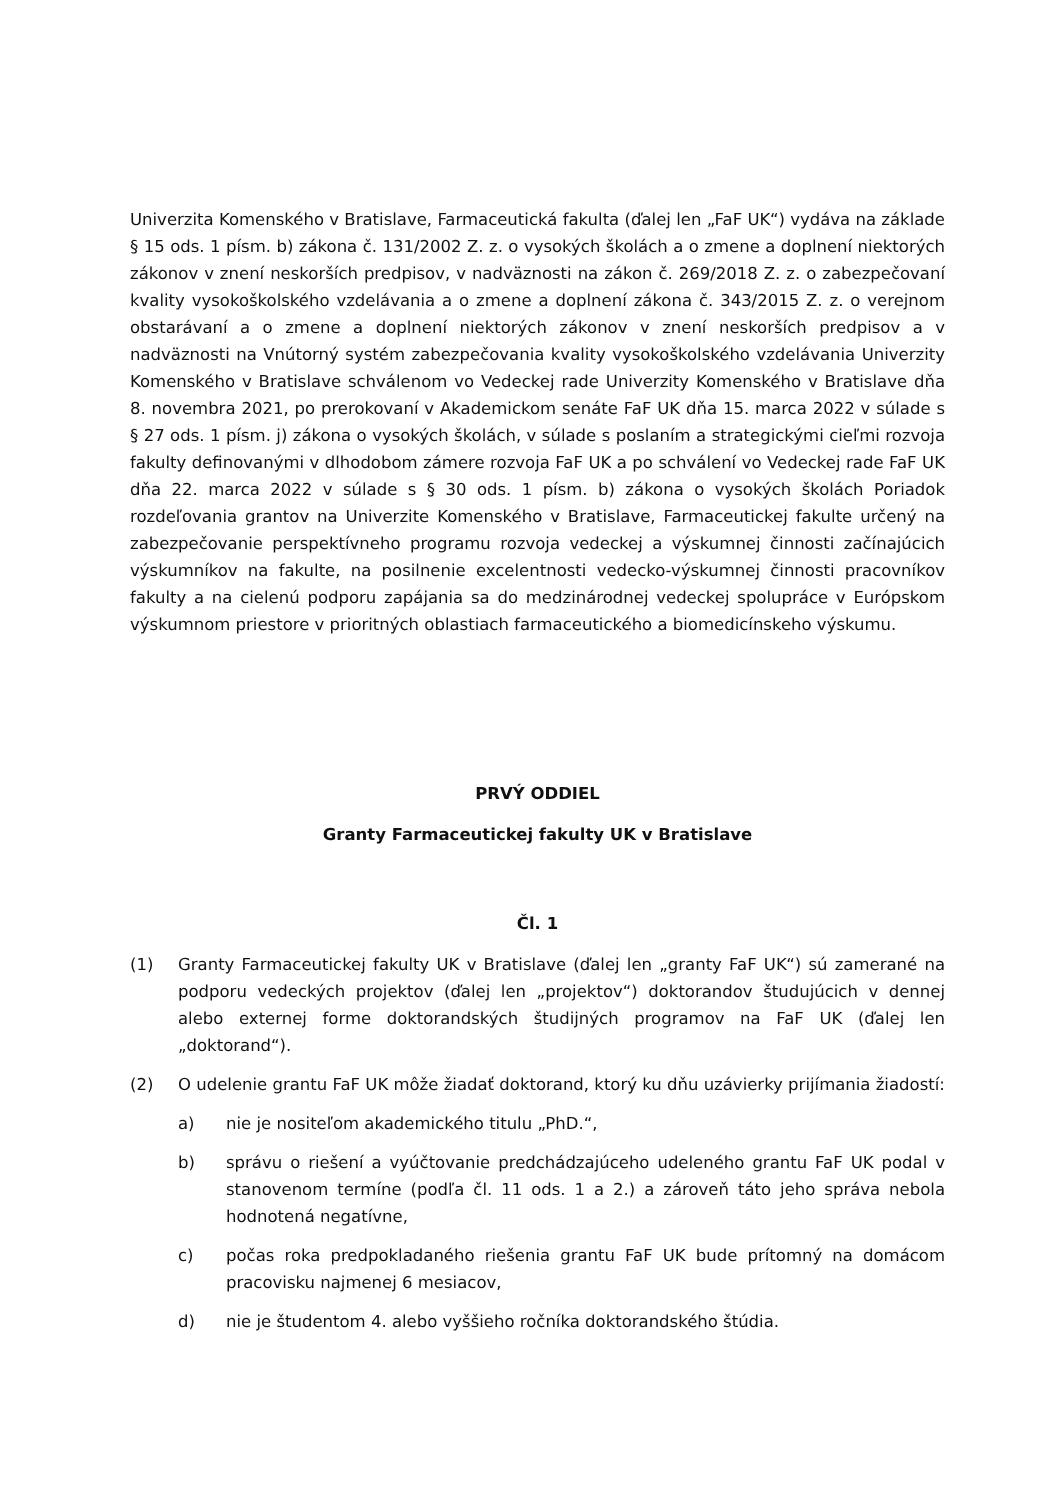Univerzita Komenského v Bratislave, Farmaceutická fakulta (ďalej len „FaF UK“) vydáva na základe § 15 ods. 1 písm. b) zákona č. 131/2002 Z. z. o vysokých školách a o zmene a doplnení niektorých zákonov v znení neskorších predpisov, v nadväznosti na zákon č. 269/2018 Z. z. o zabezpečovaní kvality vysokoškolského vzdelávania a o zmene a doplnení zákona č. 343/2015 Z. z. o verejnom obstarávaní a o zmene a doplnení niektorých zákonov v znení neskorších predpisov a v nadväznosti na Vnútorný systém zabezpečovania kvality vysokoškolského vzdelávania Univerzity Komenského v Bratislave schválenom vo Vedeckej rade Univerzity Komenského v Bratislave dňa 8. novembra 2021, po prerokovaní v Akademickom senáte FaF UK dňa 15. marca 2022 v súlade s § 27 ods. 1 písm. j) zákona o vysokých školách, v súlade s poslaním a strategickými cieľmi rozvoja fakulty definovanými v dlhodobom zámere rozvoja FaF UK a po schválení vo Vedeckej rade FaF UK dňa 22. marca 2022 v súlade s § 30 ods. 1 písm. b) zákona o vysokých školách Poriadok rozdeľovania grantov na Univerzite Komenského v Bratislave, Farmaceutickej fakulte určený na zabezpečovanie perspektívneho programu rozvoja vedeckej a výskumnej činnosti začínajúcich výskumníkov na fakulte, na posilnenie excelentnosti vedecko-výskumnej činnosti pracovníkov fakulty a na cielenú podporu zapájania sa do medzinárodnej vedeckej spolupráce v Európskom výskumnom priestore v prioritných oblastiach farmaceutického a biomedicínskeho výskumu.
PRVÝ ODDIEL
Granty Farmaceutickej fakulty UK v Bratislave
Čl. 1
(1) Granty Farmaceutickej fakulty UK v Bratislave (ďalej len „granty FaF UK“) sú zamerané na podporu vedeckých projektov (ďalej len „projektov“) doktorandov študujúcich v dennej alebo externej forme doktorandských študijných programov na FaF UK (ďalej len „doktorand“).
(2) O udelenie grantu FaF UK môže žiadať doktorand, ktorý ku dňu uzávierky prijímania žiadostí:
a) nie je nositeľom akademického titulu „PhD.“,
b) správu o riešení a vyúčtovanie predchádzajúceho udeleného grantu FaF UK podal v stanovenom termíne (podľa čl. 11 ods. 1 a 2.) a zároveň táto jeho správa nebola hodnotená negatívne,
c) počas roka predpokladaného riešenia grantu FaF UK bude prítomný na domácom pracovisku najmenej 6 mesiacov,
d) nie je študentom 4. alebo vyššieho ročníka doktorandského štúdia.